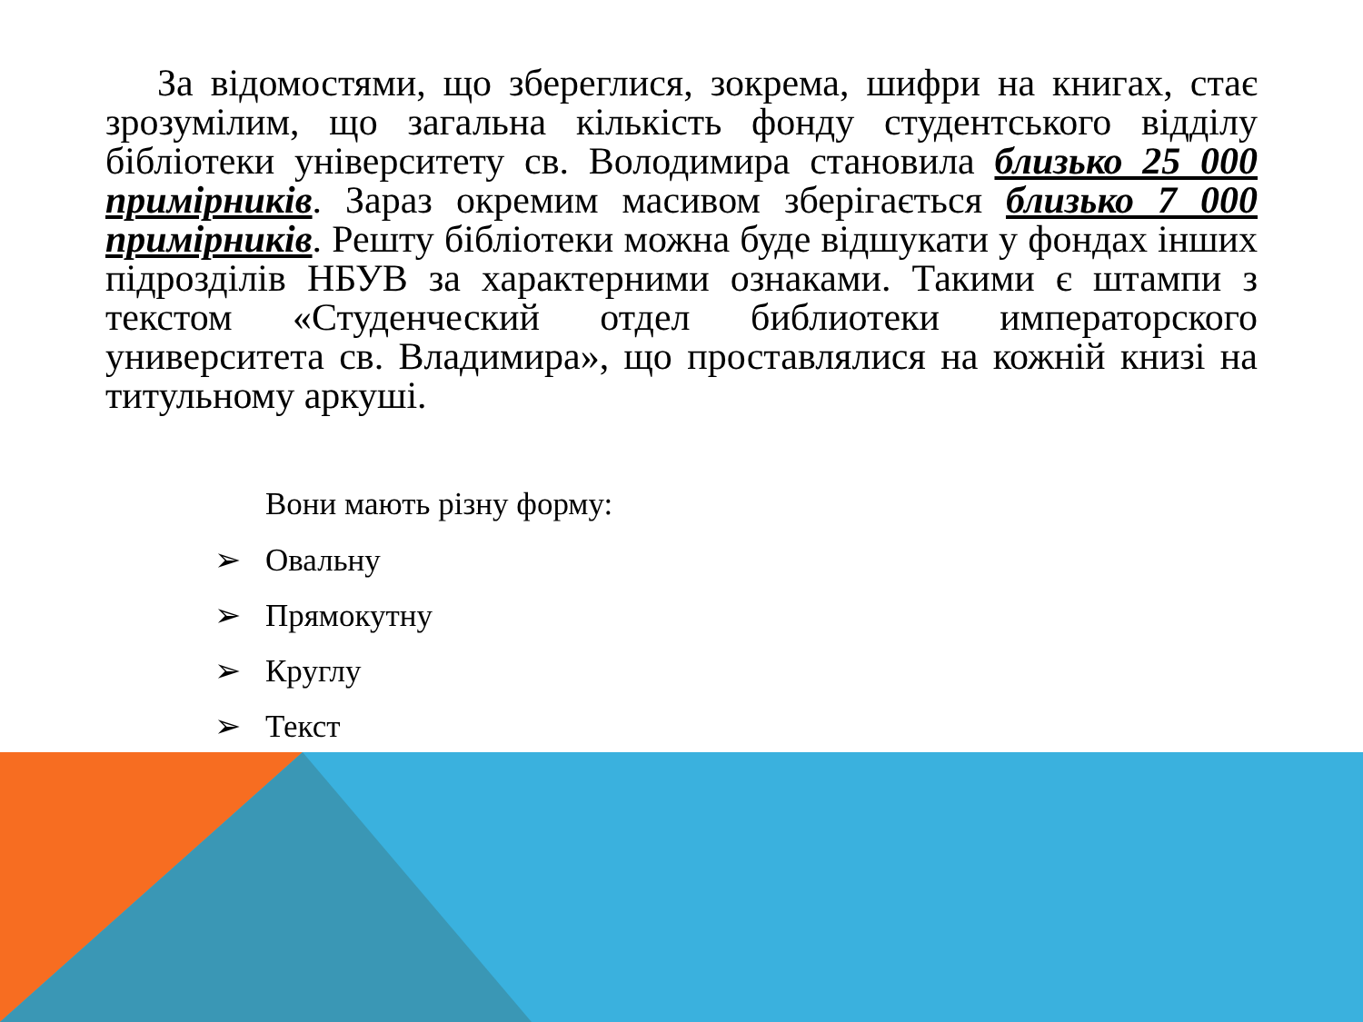За відомостями, що збереглися, зокрема, шифри на книгах, стає зрозумілим, що загальна кількість фонду студентського відділу бібліотеки університету св. Володимира становила близько 25 000 примірників. Зараз окремим масивом зберігається близько 7 000 примірників. Решту бібліотеки можна буде відшукати у фондах інших підрозділів НБУВ за характерними ознаками. Такими є штампи з текстом «Студенческий отдел библиотеки императорского университета св. Владимира», що проставлялися на кожній книзі на титульному аркуші.
Вони мають різну форму:
➢ Овальну
➢ Прямокутну
➢ Круглу
➢ Текст